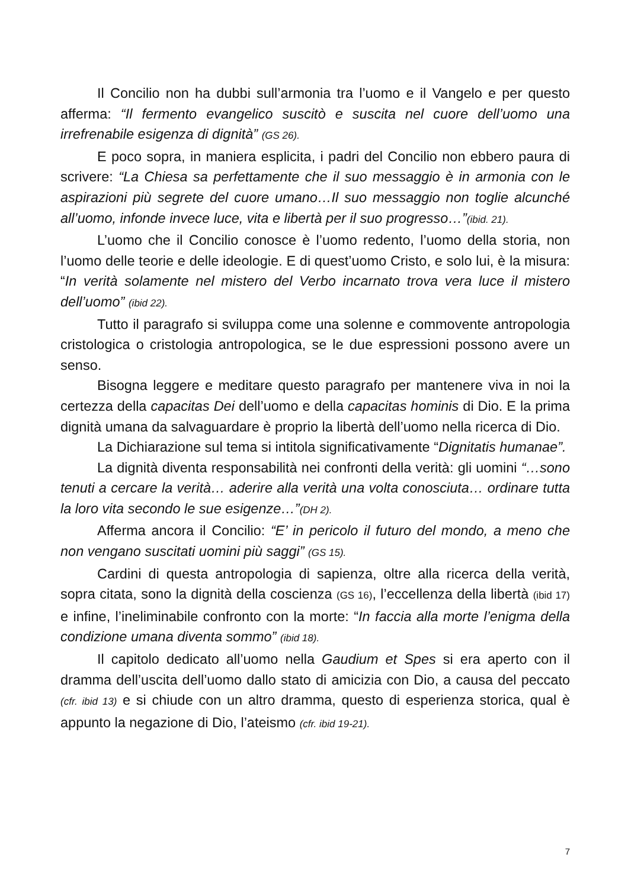Il Concilio non ha dubbi sull’armonia tra l’uomo e il Vangelo e per questo afferma: “Il fermento evangelico suscitò e suscita nel cuore dell’uomo una irrefrenabile esigenza di dignità” (GS 26).
E poco sopra, in maniera esplicita, i padri del Concilio non ebbero paura di scrivere: “La Chiesa sa perfettamente che il suo messaggio è in armonia con le aspirazioni più segrete del cuore umano…Il suo messaggio non toglie alcunché all’uomo, infonde invece luce, vita e libertà per il suo progresso…”(ibid. 21).
L’uomo che il Concilio conosce è l’uomo redento, l’uomo della storia, non l’uomo delle teorie e delle ideologie. E di quest’uomo Cristo, e solo lui, è la misura: “In verità solamente nel mistero del Verbo incarnato trova vera luce il mistero dell’uomo” (ibid 22).
Tutto il paragrafo si sviluppa come una solenne e commovente antropologia cristologica o cristologia antropologica, se le due espressioni possono avere un senso.
Bisogna leggere e meditare questo paragrafo per mantenere viva in noi la certezza della capacitas Dei dell’uomo e della capacitas hominis di Dio. E la prima dignità umana da salvaguardare è proprio la libertà dell’uomo nella ricerca di Dio.
La Dichiarazione sul tema si intitola significativamente “Dignitatis humanae”.
La dignità diventa responsabilità nei confronti della verità: gli uomini “…sono tenuti a cercare la verità… aderire alla verità una volta conosciuta… ordinare tutta la loro vita secondo le sue esigenze…”(DH 2).
Afferma ancora il Concilio: “E’ in pericolo il futuro del mondo, a meno che non vengano suscitati uomini più saggi” (GS 15).
Cardini di questa antropologia di sapienza, oltre alla ricerca della verità, sopra citata, sono la dignità della coscienza (GS 16), l’eccellenza della libertà (ibid 17) e infine, l’ineliminabile confronto con la morte: “In faccia alla morte l’enigma della condizione umana diventa sommo” (ibid 18).
Il capitolo dedicato all’uomo nella Gaudium et Spes si era aperto con il dramma dell’uscita dell’uomo dallo stato di amicizia con Dio, a causa del peccato (cfr. ibid 13) e si chiude con un altro dramma, questo di esperienza storica, qual è appunto la negazione di Dio, l’ateismo (cfr. ibid 19-21).
7